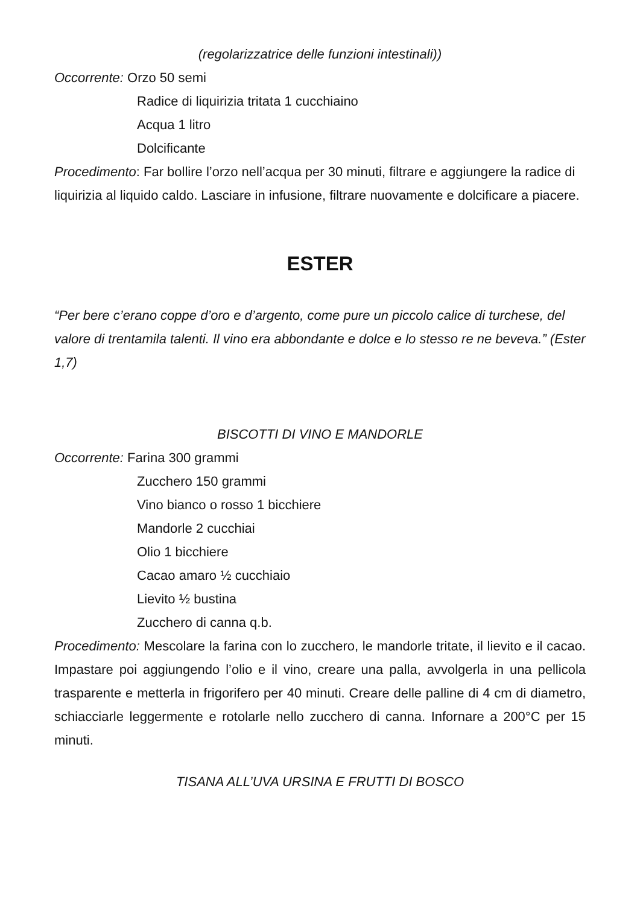(regolarizzatrice delle funzioni intestinali))
Occorrente: Orzo 50 semi
Radice di liquirizia tritata 1 cucchiaino
Acqua 1 litro
Dolcificante
Procedimento: Far bollire l’orzo nell’acqua per 30 minuti, filtrare e aggiungere la radice di liquirizia al liquido caldo. Lasciare in infusione, filtrare nuovamente e dolcificare a piacere.
ESTER
“Per bere c’erano coppe d’oro e d’argento, come pure un piccolo calice di turchese, del valore di trentamila talenti. Il vino era abbondante e dolce e lo stesso re ne beveva.” (Ester 1,7)
BISCOTTI DI VINO E MANDORLE
Occorrente: Farina 300 grammi
Zucchero 150 grammi
Vino bianco o rosso 1 bicchiere
Mandorle 2 cucchiai
Olio 1 bicchiere
Cacao amaro ½ cucchiaio
Lievito ½ bustina
Zucchero di canna q.b.
Procedimento: Mescolare la farina con lo zucchero, le mandorle tritate, il lievito e il cacao. Impastare poi aggiungendo l’olio e il vino, creare una palla, avvolgerla in una pellicola trasparente e metterla in frigorifero per 40 minuti. Creare delle palline di 4 cm di diametro, schiacciarle leggermente e rotolarle nello zucchero di canna. Infornare a 200°C per 15 minuti.
TISANA ALL’UVA URSINA E FRUTTI DI BOSCO